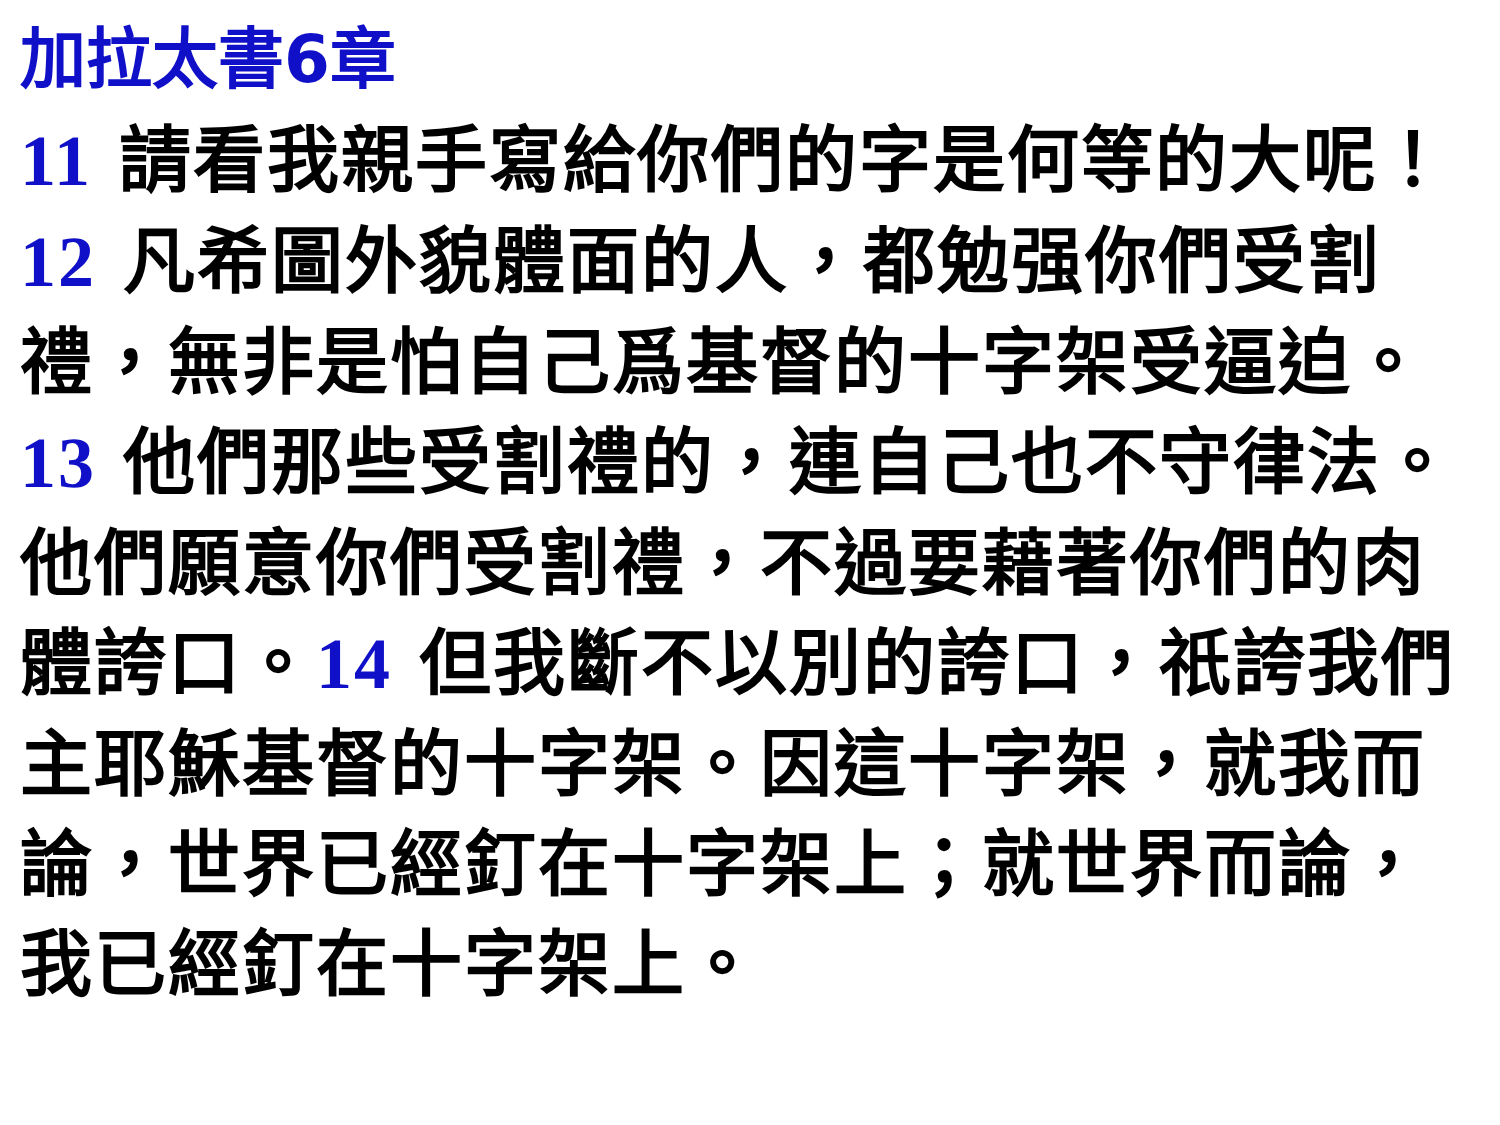加拉太書6章
11 請看我親手寫給你們的字是何等的大呢！ 12 凡希圖外貌體面的人，都勉强你們受割禮，無非是怕自己爲基督的十字架受逼迫。13 他們那些受割禮的，連自己也不守律法。他們願意你們受割禮，不過要藉著你們的肉體誇口。14 但我斷不以別的誇口，祇誇我們主耶穌基督的十字架。因這十字架，就我而論，世界已經釘在十字架上；就世界而論，我已經釘在十字架上。